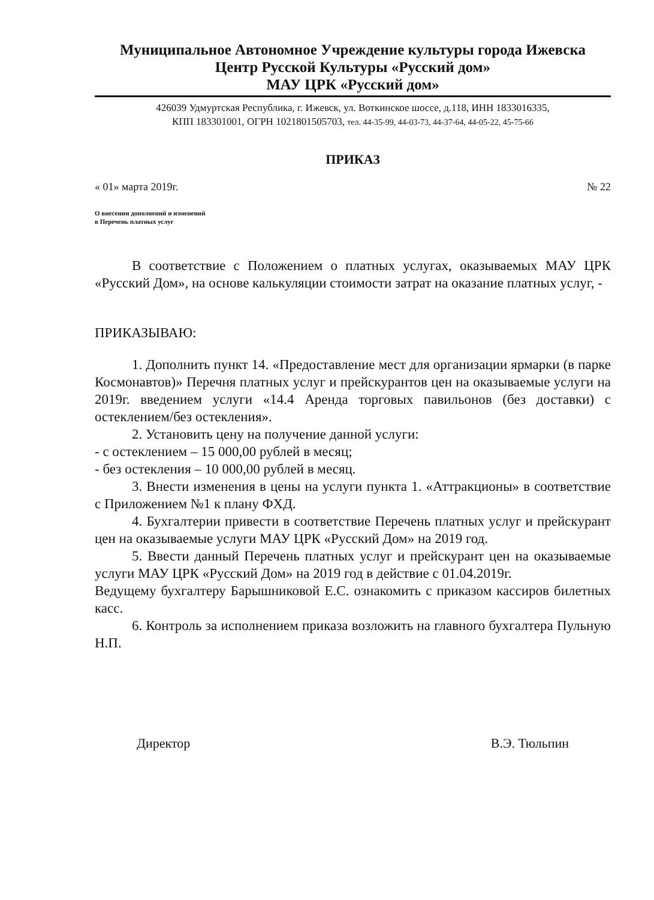Муниципальное Автономное Учреждение культуры города Ижевска
Центр Русской Культуры «Русский дом»
МАУ ЦРК «Русский дом»
426039 Удмуртская Республика, г. Ижевск, ул. Воткинское шоссе, д.118, ИНН 1833016335,
КПП 183301001, ОГРН 1021801505703, тел. 44-35-99, 44-03-73, 44-37-64, 44-05-22, 45-75-66
ПРИКАЗ
« 01» марта 2019г. № 22
О внесении дополнений и изменений
в Перечень платных услуг
В соответствие с Положением о платных услугах, оказываемых МАУ ЦРК «Русский Дом», на основе калькуляции стоимости затрат на оказание платных услуг, -
ПРИКАЗЫВАЮ:
1. Дополнить пункт 14. «Предоставление мест для организации ярмарки (в парке Космонавтов)» Перечня платных услуг и прейскурантов цен на оказываемые услуги на 2019г. введением услуги «14.4 Аренда торговых павильонов (без доставки) с остеклением/без остекления».
2. Установить цену на получение данной услуги:
- с остеклением – 15 000,00 рублей в месяц;
- без остекления – 10 000,00 рублей в месяц.
3. Внести изменения в цены на услуги пункта 1. «Аттракционы» в соответствие с Приложением №1 к плану ФХД.
4. Бухгалтерии привести в соответствие Перечень платных услуг и прейскурант цен на оказываемые услуги МАУ ЦРК «Русский Дом» на 2019 год.
5. Ввести данный Перечень платных услуг и прейскурант цен на оказываемые услуги МАУ ЦРК «Русский Дом» на 2019 год в действие с 01.04.2019г.
Ведущему бухгалтеру Барышниковой Е.С. ознакомить с приказом кассиров билетных касс.
6. Контроль за исполнением приказа возложить на главного бухгалтера Пульную Н.П.
Директор В.Э. Тюльпин